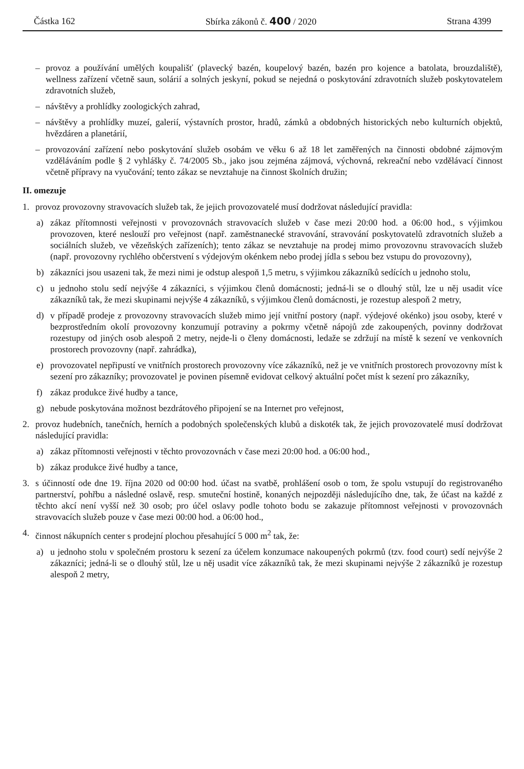Částka 162 Sbírka zákonů č. 400 / 2020 Strana 4399
– provoz a používání umělých koupališť (plavecký bazén, koupelový bazén, bazén pro kojence a batolata, brouzdaliště), wellness zařízení včetně saun, solárií a solných jeskyní, pokud se nejedná o poskytování zdravotních služeb poskytovatelem zdravotních služeb,
– návštěvy a prohlídky zoologických zahrad,
– návštěvy a prohlídky muzeí, galerií, výstavních prostor, hradů, zámků a obdobných historických nebo kulturních objektů, hvězdáren a planetárií,
– provozování zařízení nebo poskytování služeb osobám ve věku 6 až 18 let zaměřených na činnosti obdobné zájmovým vzděláváním podle § 2 vyhlášky č. 74/2005 Sb., jako jsou zejména zájmová, výchovná, rekreační nebo vzdělávací činnost včetně přípravy na vyučování; tento zákaz se nevztahuje na činnost školních družin;
II. omezuje
1. provoz provozovny stravovacích služeb tak, že jejich provozovatelé musí dodržovat následující pravidla:
a) zákaz přítomnosti veřejnosti v provozovnách stravovacích služeb v čase mezi 20:00 hod. a 06:00 hod., s výjimkou provozoven, které neslouží pro veřejnost (např. zaměstnanecké stravování, stravování poskytovatelů zdravotních služeb a sociálních služeb, ve vězeňských zařízeních); tento zákaz se nevztahuje na prodej mimo provozovnu stravovacích služeb (např. provozovny rychlého občerstvení s výdejovým okénkem nebo prodej jídla s sebou bez vstupu do provozovny),
b) zákazníci jsou usazeni tak, že mezi nimi je odstup alespoň 1,5 metru, s výjimkou zákazníků sedících u jednoho stolu,
c) u jednoho stolu sedí nejvýše 4 zákazníci, s výjimkou členů domácnosti; jedná-li se o dlouhý stůl, lze u něj usadit více zákazníků tak, že mezi skupinami nejvýše 4 zákazníků, s výjimkou členů domácnosti, je rozestup alespoň 2 metry,
d) v případě prodeje z provozovny stravovacích služeb mimo její vnitřní postory (např. výdejové okénko) jsou osoby, které v bezprostředním okolí provozovny konzumují potraviny a pokrmy včetně nápojů zde zakoupených, povinny dodržovat rozestupy od jiných osob alespoň 2 metry, nejde-li o členy domácnosti, ledaže se zdržují na místě k sezení ve venkovních prostorech provozovny (např. zahrádka),
e) provozovatel nepřipustí ve vnitřních prostorech provozovny více zákazníků, než je ve vnitřních prostorech provozovny míst k sezení pro zákazníky; provozovatel je povinen písemně evidovat celkový aktuální počet míst k sezení pro zákazníky,
f) zákaz produkce živé hudby a tance,
g) nebude poskytována možnost bezdrátového připojení se na Internet pro veřejnost,
2. provoz hudebních, tanečních, herních a podobných společenských klubů a diskoték tak, že jejich provozovatelé musí dodržovat následující pravidla:
a) zákaz přítomnosti veřejnosti v těchto provozovnách v čase mezi 20:00 hod. a 06:00 hod.,
b) zákaz produkce živé hudby a tance,
3. s účinností ode dne 19. října 2020 od 00:00 hod. účast na svatbě, prohlášení osob o tom, že spolu vstupují do registrovaného partnerství, pohřbu a následné oslavě, resp. smuteční hostině, konaných nejpozději následujícího dne, tak, že účast na každé z těchto akcí není vyšší než 30 osob; pro účel oslavy podle tohoto bodu se zakazuje přítomnost veřejnosti v provozovnách stravovacích služeb pouze v čase mezi 00:00 hod. a 06:00 hod.,
4. činnost nákupních center s prodejní plochou přesahující 5 000 m<sup>2</sup> tak, že:
a) u jednoho stolu v společném prostoru k sezení za účelem konzumace nakoupených pokrmů (tzv. food court) sedí nejvýše 2 zákazníci; jedná-li se o dlouhý stůl, lze u něj usadit více zákazníků tak, že mezi skupinami nejvýše 2 zákazníků je rozestup alespoň 2 metry,